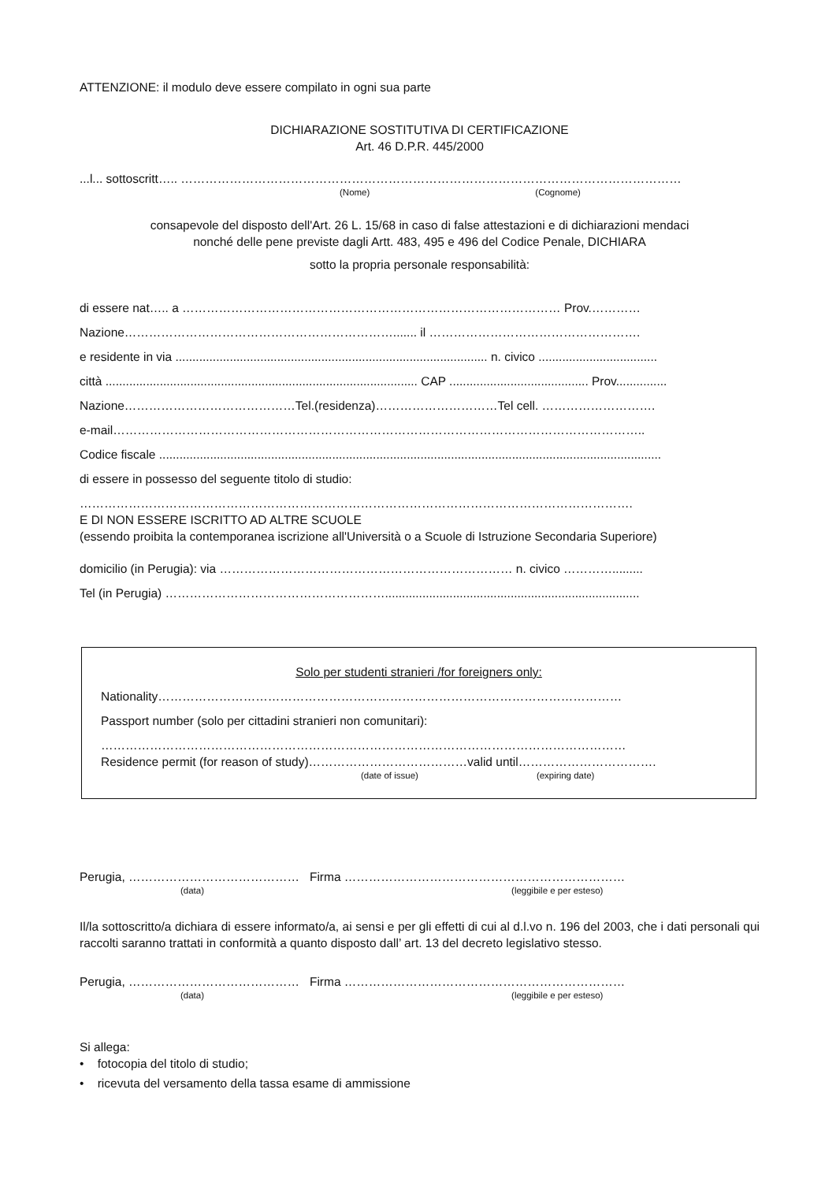ATTENZIONE: il modulo deve essere compilato in ogni sua parte
DICHIARAZIONE SOSTITUTIVA DI CERTIFICAZIONE
Art. 46 D.P.R. 445/2000
...l... sottoscritt….. ……………………………………………………………………………………………………………
(Nome) (Cognome)
consapevole del disposto dell'Art. 26 L. 15/68 in caso di false attestazioni e di dichiarazioni mendaci
nonché delle pene previste dagli Artt. 483, 495 e 496 del Codice Penale, DICHIARA
sotto la propria personale responsabilità:
di essere nat….. a ………………………………………………………………………………… Prov.…………
Nazione…………………………………………………………....... il …………………………………………….
e residente in via ............................................................................................ n. civico ...................................
città ............................................................................................ CAP ......................................... Prov...............
Nazione……………………………………Tel.(residenza)…………………………Tel cell. ……………………….
e-mail…………………………………………………………………………………………………………………..
Codice fiscale ....................................................................................................................................................
di essere in possesso del seguente titolo di studio:
……………………………………………………………………………………………………………………….
E DI NON ESSERE ISCRITTO AD ALTRE SCUOLE
(essendo proibita la contemporanea iscrizione all'Università o a Scuole di Istruzione Secondaria Superiore)
domicilio (in Perugia): via ……………………………………………………………… n. civico ………….........
Tel (in Perugia) ………………………………………………...........................................................................
Solo per studenti stranieri /for foreigners only:
Nationality……………………………………………………………………………………………………
Passport number (solo per cittadini stranieri non comunitari):
…………………………………………………………………………………………………………………
Residence permit (for reason of study)…………………………………valid until…………………………….
(date of issue) (expiring date)
Perugia, …………………………………… Firma ……………………………………………………………
(data) (leggibile e per esteso)
Il/la sottoscritto/a dichiara di essere informato/a, ai sensi e per gli effetti di cui al d.l.vo n. 196 del 2003, che i dati personali qui raccolti saranno trattati in conformità a quanto disposto dall’ art. 13 del decreto legislativo stesso.
Perugia, …………………………………… Firma ……………………………………………………………
(data) (leggibile e per esteso)
Si allega:
• fotocopia del titolo di studio;
• ricevuta del versamento della tassa esame di ammissione